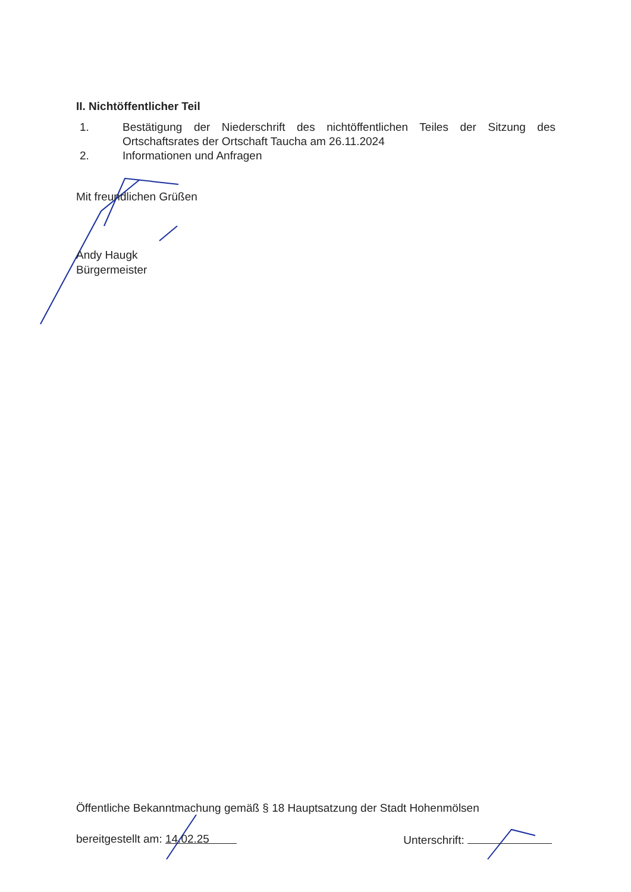II. Nichtöffentlicher Teil
1. Bestätigung der Niederschrift des nichtöffentlichen Teiles der Sitzung des Ortschaftsrates der Ortschaft Taucha am 26.11.2024
2. Informationen und Anfragen
Mit freundlichen Grüßen
Andy Haugk
Bürgermeister
Öffentliche Bekanntmachung gemäß § 18 Hauptsatzung der Stadt Hohenmölsen
bereitgestellt am: 14.02.25
Unterschrift: